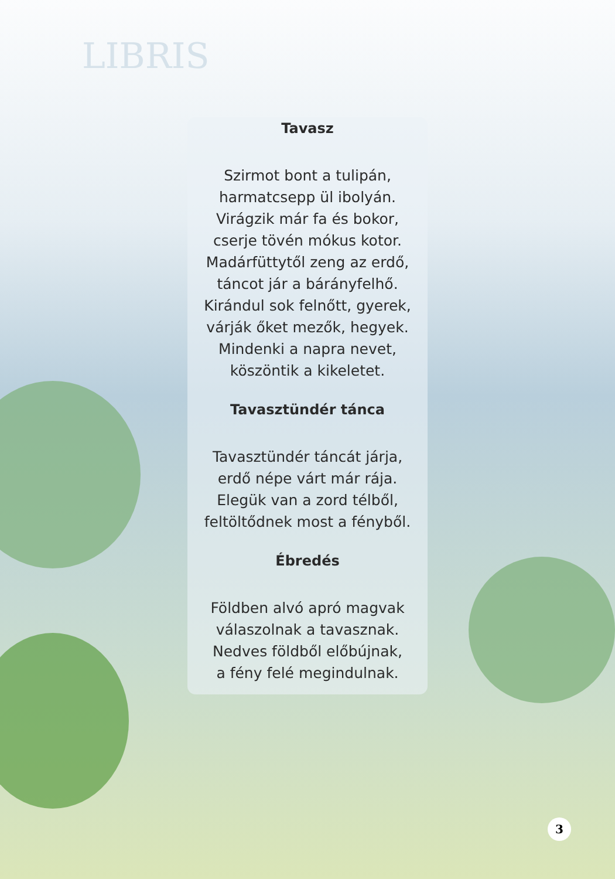LIBRIS
Tavasz
Szirmot bont a tulipán,
harmatcsepp ül ibolyán.
Virágzik már fa és bokor,
cserje tövén mókus kotor.
Madárfüttytől zeng az erdő,
táncot jár a bárányfelhő.
Kirándul sok felnőtt, gyerek,
várják őket mezők, hegyek.
Mindenki a napra nevet,
köszöntik a kikeletet.
Tavasztündér tánca
Tavasztündér táncát járja,
erdő népe várt már rája.
Elegük van a zord télből,
feltöltődnek most a fényből.
Ébredés
Földben alvó apró magvak
válaszolnak a tavasznak.
Nedves földből előbújnak,
a fény felé megindulnak.
3